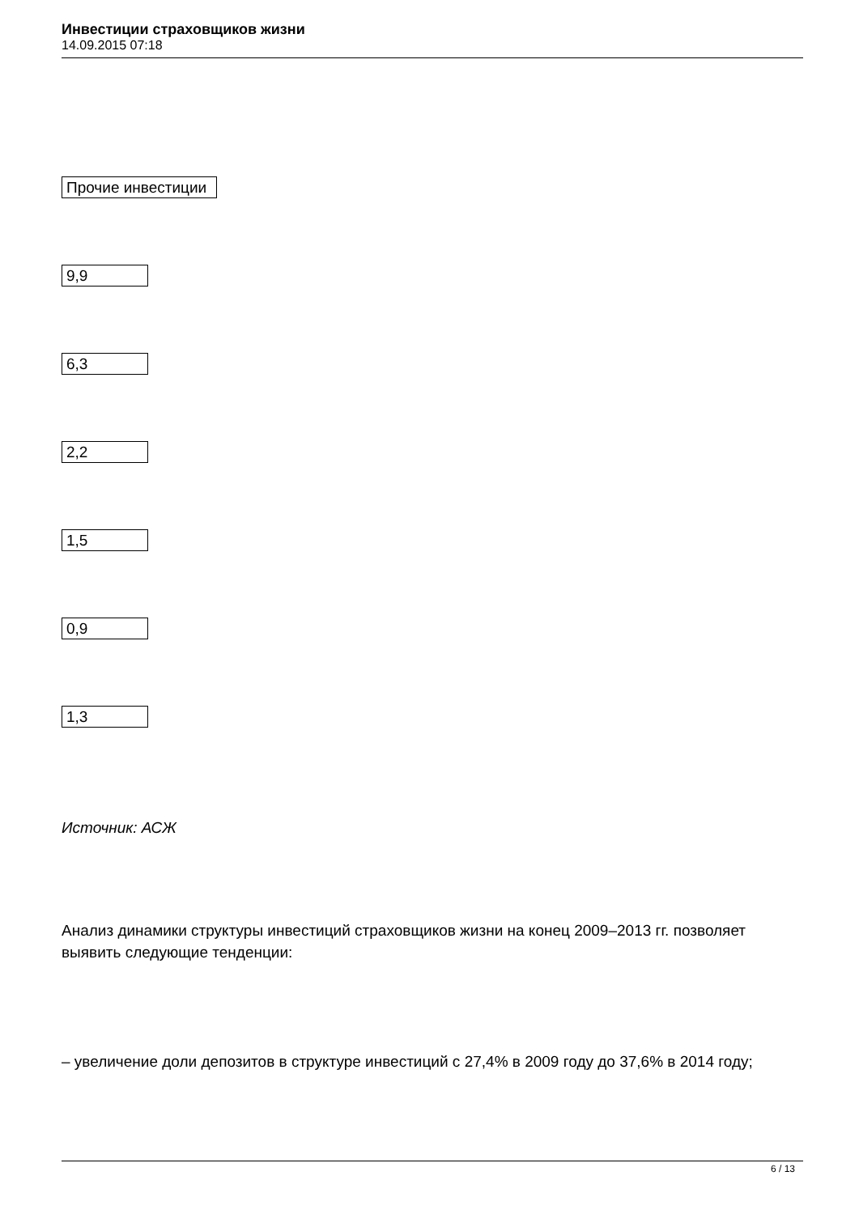Инвестиции страховщиков жизни
14.09.2015 07:18
Прочие инвестиции
9,9
6,3
2,2
1,5
0,9
1,3
Источник: АСЖ
Анализ динамики структуры инвестиций страховщиков жизни на конец 2009–2013 гг. позволяет выявить следующие тенденции:
– увеличение доли депозитов в структуре инвестиций с 27,4% в 2009 году до 37,6% в 2014 году;
6 / 13